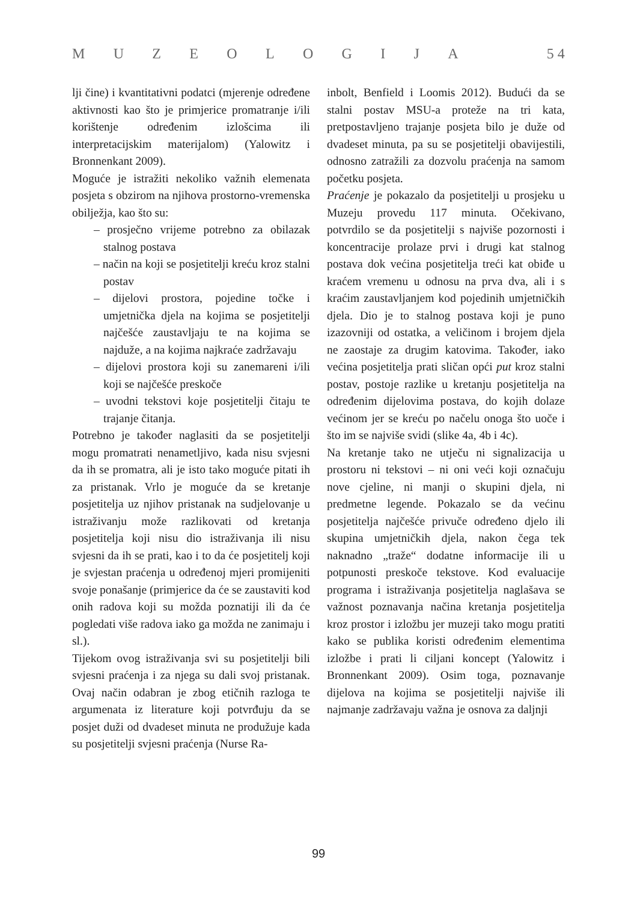MUZEOLOGIJA 5 4
lji čine) i kvantitativni podatci (mjerenje određene aktivnosti kao što je primjerice promatranje i/ili korištenje određenim izlošcima ili interpretacijskim materijalom) (Yalowitz i Bronnenkant 2009).
Moguće je istražiti nekoliko važnih elemenata posjeta s obzirom na njihova prostorno-vremenska obilježja, kao što su:
– prosječno vrijeme potrebno za obilazak stalnog postava
– način na koji se posjetitelji kreću kroz stalni postav
– dijelovi prostora, pojedine točke i umjetnička djela na kojima se posjetitelji najčešće zaustavljaju te na kojima se najduže, a na kojima najkraće zadržavaju
– dijelovi prostora koji su zanemareni i/ili koji se najčešće preskoče
– uvodni tekstovi koje posjetitelji čitaju te trajanje čitanja.
Potrebno je također naglasiti da se posjetitelji mogu promatrati nenametljivo, kada nisu svjesni da ih se promatra, ali je isto tako moguće pitati ih za pristanak. Vrlo je moguće da se kretanje posjetitelja uz njihov pristanak na sudjelovanje u istraživanju može razlikovati od kretanja posjetitelja koji nisu dio istraživanja ili nisu svjesni da ih se prati, kao i to da će posjetitelj koji je svjestan praćenja u određenoj mjeri promijeniti svoje ponašanje (primjerice da će se zaustaviti kod onih radova koji su možda poznatiji ili da će pogledati više radova iako ga možda ne zanimaju i sl.).
Tijekom ovog istraživanja svi su posjetitelji bili svjesni praćenja i za njega su dali svoj pristanak. Ovaj način odabran je zbog etičnih razloga te argumenata iz literature koji potvrđuju da se posjet duži od dvadeset minuta ne produžuje kada su posjetitelji svjesni praćenja (Nurse Ra-
inbolt, Benfield i Loomis 2012). Budući da se stalni postav MSU-a proteže na tri kata, pretpostavljeno trajanje posjeta bilo je duže od dvadeset minuta, pa su se posjetitelji obavijestili, odnosno zatražili za dozvolu praćenja na samom početku posjeta.
Praćenje je pokazalo da posjetitelji u prosjeku u Muzeju provedu 117 minuta. Očekivano, potvrdilo se da posjetitelji s najviše pozornosti i koncentracije prolaze prvi i drugi kat stalnog postava dok većina posjetitelja treći kat obiđe u kraćem vremenu u odnosu na prva dva, ali i s kraćim zaustavljanjem kod pojedinih umjetničkih djela. Dio je to stalnog postava koji je puno izazovniji od ostatka, a veličinom i brojem djela ne zaostaje za drugim katovima. Također, iako većina posjetitelja prati sličan opći put kroz stalni postav, postoje razlike u kretanju posjetitelja na određenim dijelovima postava, do kojih dolaze većinom jer se kreću po načelu onoga što uoče i što im se najviše svidi (slike 4a, 4b i 4c).
Na kretanje tako ne utječu ni signalizacija u prostoru ni tekstovi – ni oni veći koji označuju nove cjeline, ni manji o skupini djela, ni predmetne legende. Pokazalo se da većinu posjetitelja najčešće privuče određeno djelo ili skupina umjetničkih djela, nakon čega tek naknadno „traže“ dodatne informacije ili u potpunosti preskoče tekstove. Kod evaluacije programa i istraživanja posjetitelja naglašava se važnost poznavanja načina kretanja posjetitelja kroz prostor i izložbu jer muzeji tako mogu pratiti kako se publika koristi određenim elementima izložbe i prati li ciljani koncept (Yalowitz i Bronnenkant 2009). Osim toga, poznavanje dijelova na kojima se posjetitelji najviše ili najmanje zadržavaju važna je osnova za daljnji
99